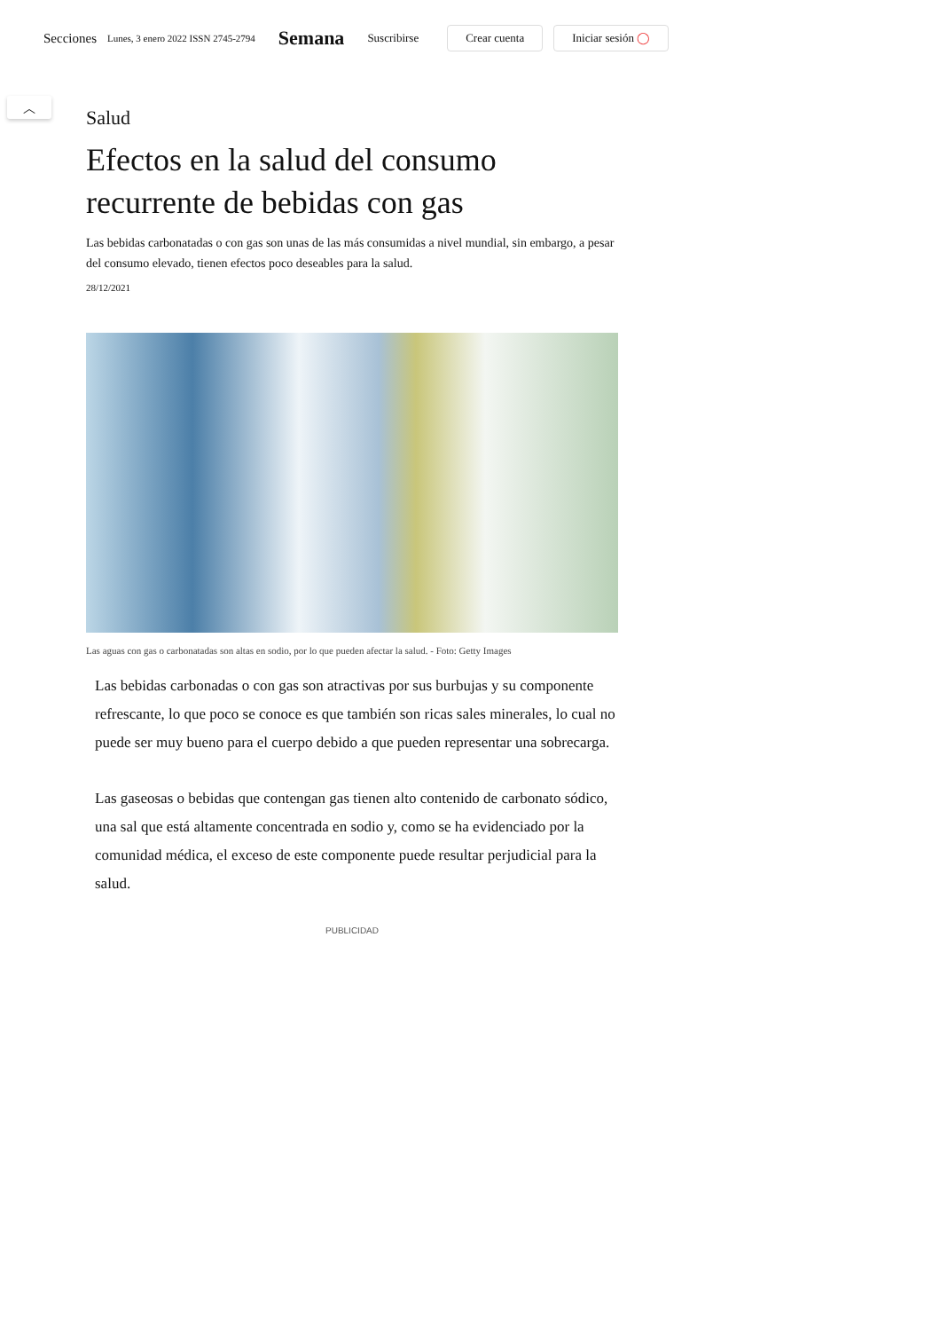Secciones Lunes, 3 enero 2022 ISSN 2745-2794 Semana Suscribirse Crear cuenta Iniciar sesión ◯
︿
Salud
Efectos en la salud del consumo recurrente de bebidas con gas
Las bebidas carbonatadas o con gas son unas de las más consumidas a nivel mundial, sin embargo, a pesar del consumo elevado, tienen efectos poco deseables para la salud.
28/12/2021
Las aguas con gas o carbonatadas son altas en sodio, por lo que pueden afectar la salud. - Foto: Getty Images
Las bebidas carbonadas o con gas son atractivas por sus burbujas y su componente refrescante, lo que poco se conoce es que también son ricas sales minerales, lo cual no puede ser muy bueno para el cuerpo debido a que pueden representar una sobrecarga.
Las gaseosas o bebidas que contengan gas tienen alto contenido de carbonato sódico, una sal que está altamente concentrada en sodio y, como se ha evidenciado por la comunidad médica, el exceso de este componente puede resultar perjudicial para la salud.
PUBLICIDAD